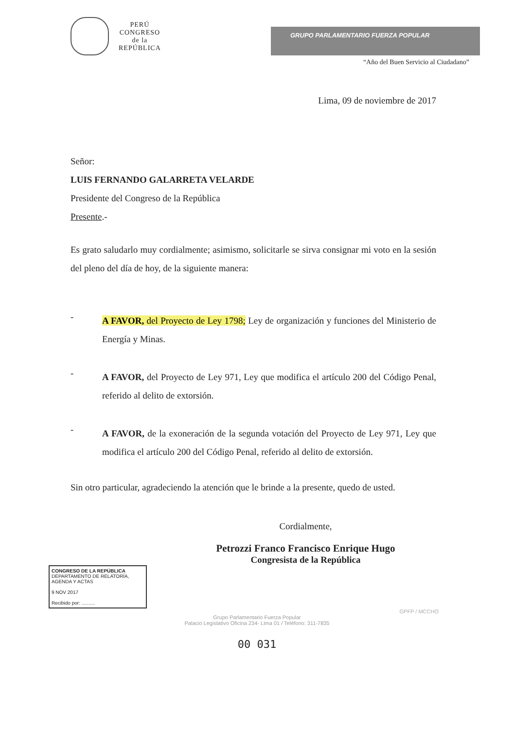PERÚ
CONGRESO
de la
REPÚBLICA
GRUPO PARLAMENTARIO FUERZA POPULAR
“Año del Buen Servicio al Ciudadano”
Lima, 09 de noviembre de 2017
Señor:
LUIS FERNANDO GALARRETA VELARDE
Presidente del Congreso de la República
Presente.-
Es grato saludarlo muy cordialmente; asimismo, solicitarle se sirva consignar mi voto en la sesión del pleno del día de hoy, de la siguiente manera:
-
A FAVOR, del Proyecto de Ley 1798; Ley de organización y funciones del Ministerio de Energía y Minas.
-
A FAVOR, del Proyecto de Ley 971, Ley que modifica el artículo 200 del Código Penal, referido al delito de extorsión.
-
A FAVOR, de la exoneración de la segunda votación del Proyecto de Ley 971, Ley que modifica el artículo 200 del Código Penal, referido al delito de extorsión.
Sin otro particular, agradeciendo la atención que le brinde a la presente, quedo de usted.
Cordialmente,
Petrozzi Franco Francisco Enrique Hugo
Congresista de la República
CONGRESO DE LA REPÚBLICA
DEPARTAMENTO DE RELATORÍA, AGENDA Y ACTAS
9 NOV 2017
Recibido por: ..........
GPFP / MCCHO
Grupo Parlamentario Fuerza Popular
Palacio Legislativo Oficina 234- Lima 01 / Teléfono: 311-7835
00 031